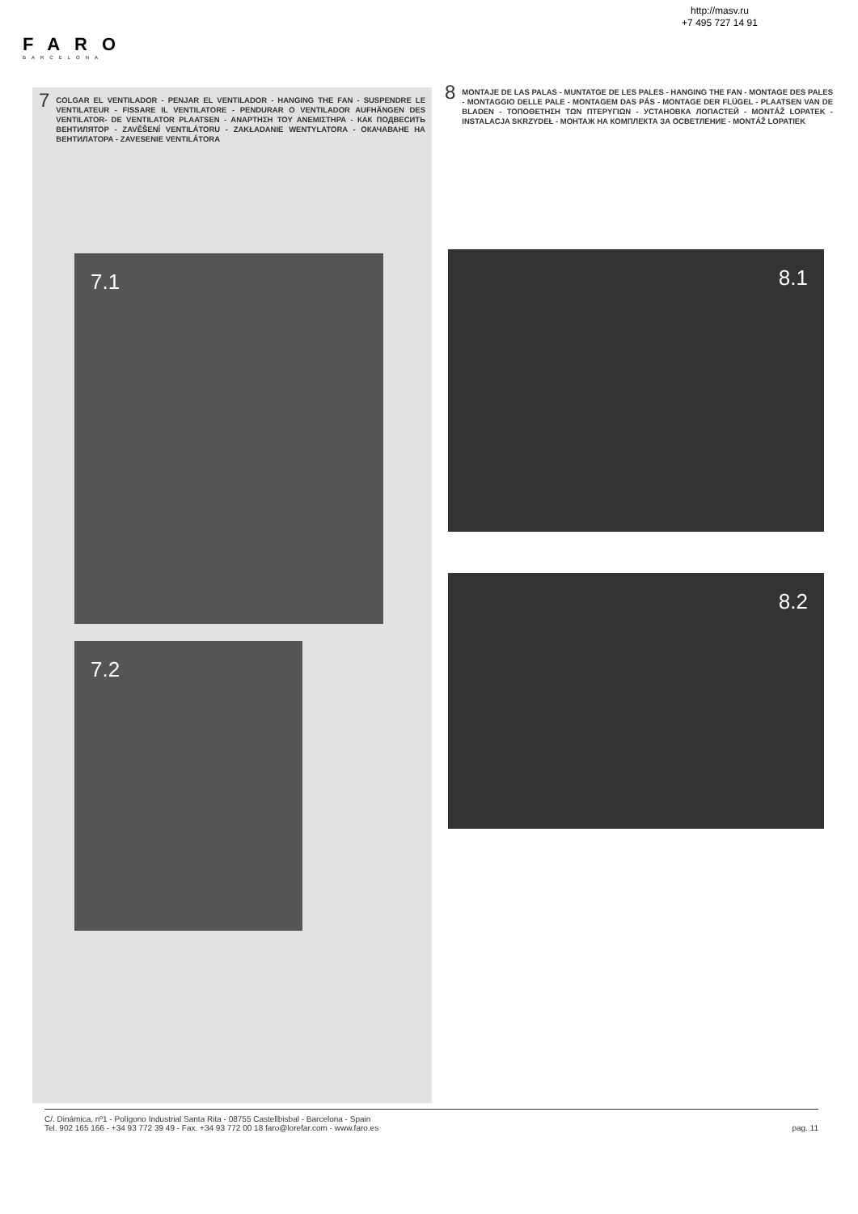http://masv.ru
+7 495 727 14 91
FARO
BARCELONA
7 COLGAR EL VENTILADOR - PENJAR EL VENTILADOR - HANGING THE FAN - SUSPENDRE LE VENTILATEUR - FISSARE IL VENTILATORE - PENDURAR O VENTILADOR AUFHÄNGEN DES VENTILATOR- DE VENTILATOR PLAATSEN - ΑΝΑΡΤΗΣΗ ΤΟΥ ΑΝΕΜΙΣΤΗΡΑ - КАК ПОДВЕСИТЬ ВЕНТИЛЯТОР - ZAVĚŠENÍ VENTILÁTORU - ZAKŁADANIE WENTYLATORA - ОКАЧАВАНЕ НА ВЕНТИЛАТОРА - ZAVESENIE VENTILÁTORA
7.1
7.2
8 MONTAJE DE LAS PALAS - MUNTATGE DE LES PALES - HANGING THE FAN - MONTAGE DES PALES - MONTAGGIO DELLE PALE - MONTAGEM DAS PÁS - MONTAGE DER FLÜGEL - PLAATSEN VAN DE BLADEN - ΤΟΠΟΘΕΤΗΣΗ ΤΩΝ ΠΤΕΡΥΓΙΩΝ - УСТАНОВКА ЛОПАСТЕЙ - MONTÁŽ LOPATEK - INSTALACJA SKRZYDEŁ - МОНТАЖ НА КОМПЛЕКТА ЗА ОСВЕТЛЕНИЕ - MONTÁŽ LOPATIEK
8.1
8.2
C/. Dinámica, nº1 - Polígono Industrial Santa Rita - 08755 Castellbisbal - Barcelona - Spain
Tel. 902 165 166 - +34 93 772 39 49 - Fax. +34 93 772 00 18 faro@lorefar.com - www.faro.es
pag. 11